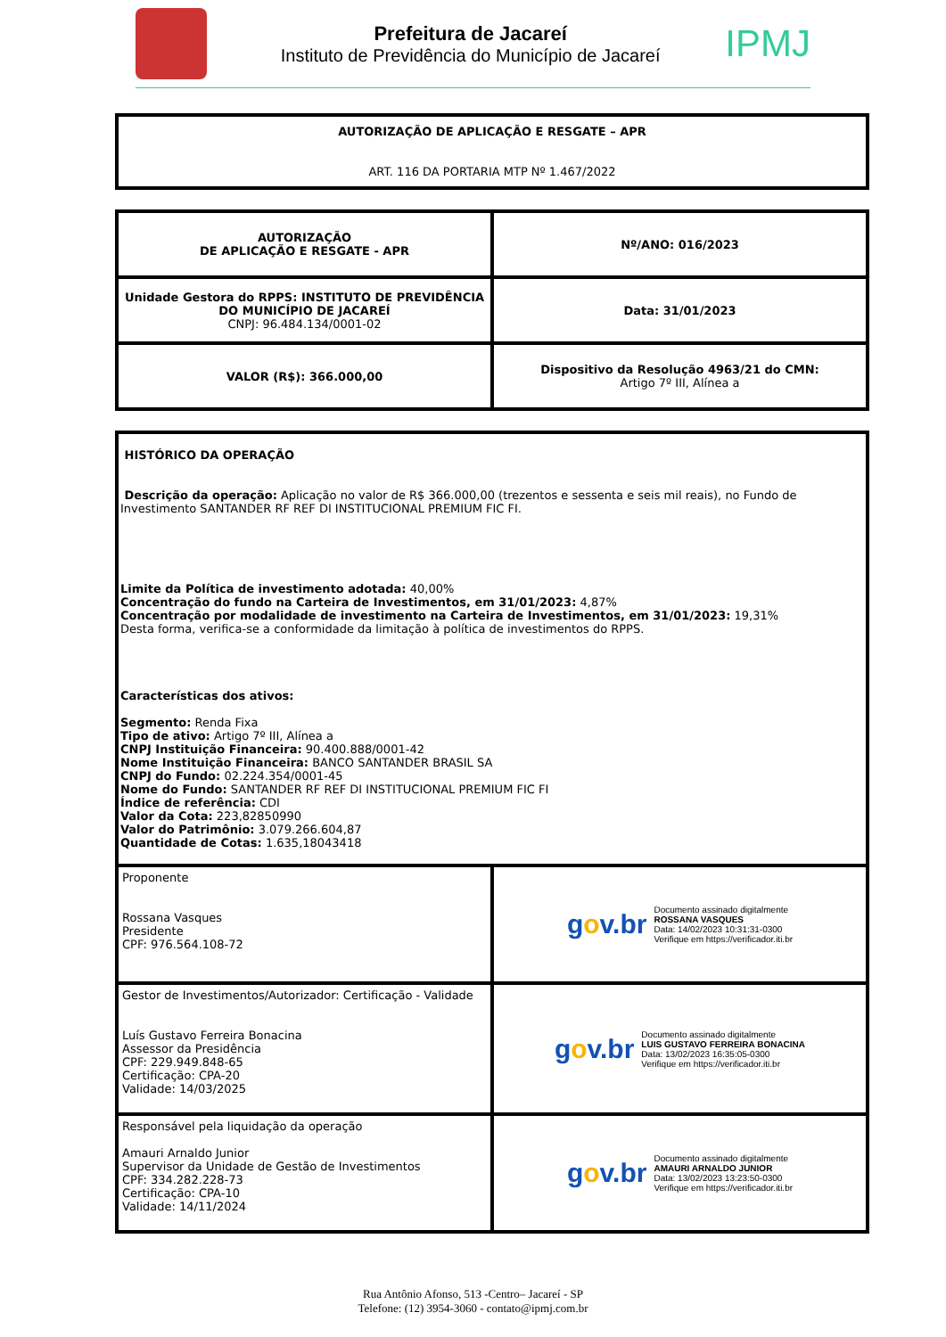Prefeitura de Jacareí
Instituto de Previdência do Município de Jacareí
IPMJ
| AUTORIZAÇÃO DE APLICAÇÃO E RESGATE – APR ART. 116 DA PORTARIA MTP Nº 1.467/2022 |
| AUTORIZAÇÃO DE APLICAÇÃO E RESGATE - APR | Nº/ANO: 016/2023 |
| Unidade Gestora do RPPS: INSTITUTO DE PREVIDÊNCIA DO MUNICÍPIO DE JACAREÍ CNPJ: 96.484.134/0001-02 | Data: 31/01/2023 |
| VALOR (R$): 366.000,00 | Dispositivo da Resolução 4963/21 do CMN: Artigo 7º III, Alínea a |
| HISTÓRICO DA OPERAÇÃO Descrição da operação: Aplicação no valor de R$ 366.000,00 (trezentos e sessenta e seis mil reais), no Fundo de Investimento SANTANDER RF REF DI INSTITUCIONAL PREMIUM FIC FI. Limite da Política de investimento adotada: 40,00% Concentração do fundo na Carteira de Investimentos, em 31/01/2023: 4,87% Concentração por modalidade de investimento na Carteira de Investimentos, em 31/01/2023: 19,31% Desta forma, verifica-se a conformidade da limitação à política de investimentos do RPPS. Características dos ativos: Segmento: Renda Fixa Tipo de ativo: Artigo 7º III, Alínea a CNPJ Instituição Financeira: 90.400.888/0001-42 Nome Instituição Financeira: BANCO SANTANDER BRASIL SA CNPJ do Fundo: 02.224.354/0001-45 Nome do Fundo: SANTANDER RF REF DI INSTITUCIONAL PREMIUM FIC FI Índice de referência: CDI Valor da Cota: 223,82850990 Valor do Patrimônio: 3.079.266.604,87 Quantidade de Cotas: 1.635,18043418 | |
| Proponente Rossana Vasques Presidente CPF: 976.564.108-72 | g o v.br Documento assinado digitalmente ROSSANA VASQUES Data: 14/02/2023 10:31:31-0300 Verifique em https://verificador.iti.br |
| Gestor de Investimentos/Autorizador: Certificação - Validade Luís Gustavo Ferreira Bonacina Assessor da Presidência CPF: 229.949.848-65 Certificação: CPA-20 Validade: 14/03/2025 | g o v.br Documento assinado digitalmente LUIS GUSTAVO FERREIRA BONACINA Data: 13/02/2023 16:35:05-0300 Verifique em https://verificador.iti.br |
| Responsável pela liquidação da operação Amauri Arnaldo Junior Supervisor da Unidade de Gestão de Investimentos CPF: 334.282.228-73 Certificação: CPA-10 Validade: 14/11/2024 | g o v.br Documento assinado digitalmente AMAURI ARNALDO JUNIOR Data: 13/02/2023 13:23:50-0300 Verifique em https://verificador.iti.br |
Rua Antônio Afonso, 513 -Centro– Jacareí - SP
Telefone: (12) 3954-3060 - contato@ipmj.com.br